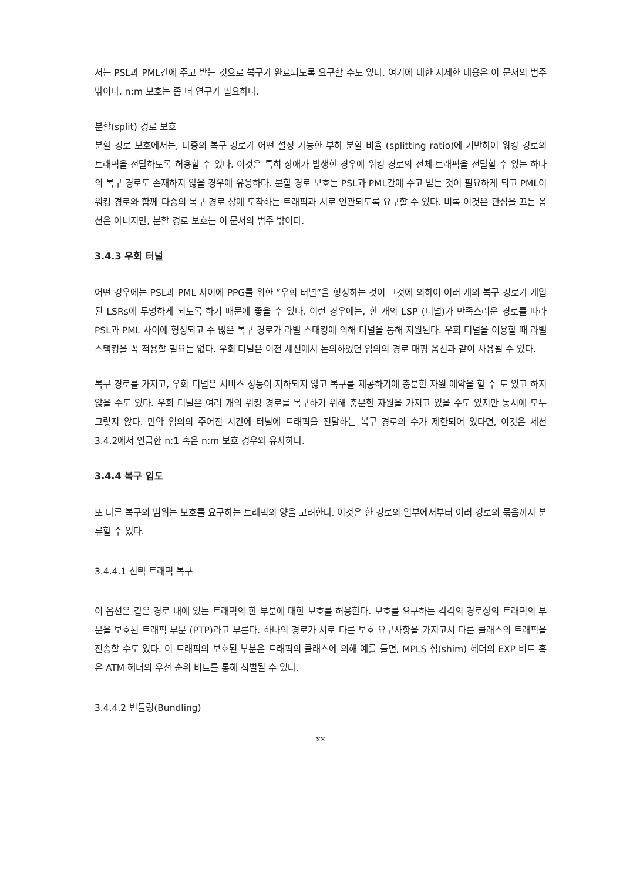서는 PSL과 PML간에 주고 받는 것으로 복구가 완료되도록 요구할 수도 있다. 여기에 대한 자세한 내용은 이 문서의 범주 밖이다. n:m 보호는 좀 더 연구가 필요하다.
분할(split) 경로 보호
분할 경로 보호에서는, 다중의 복구 경로가 어떤 설정 가능한 부하 분할 비율 (splitting ratio)에 기반하여 워킹 경로의 트래픽을 전달하도록 허용할 수 있다. 이것은 특히 장애가 발생한 경우에 워킹 경로의 전체 트래픽을 전달할 수 있는 하나의 복구 경로도 존재하지 않을 경우에 유용하다. 분할 경로 보호는 PSL과 PML간에 주고 받는 것이 필요하게 되고 PML이 워킹 경로와 함께 다중의 복구 경로 상에 도착하는 트래픽과 서로 연관되도록 요구할 수 있다. 비록 이것은 관심을 끄는 옵션은 아니지만, 분할 경로 보호는 이 문서의 범주 밖이다.
3.4.3 우회 터널
어떤 경우에는 PSL과 PML 사이에 PPG를 위한 “우회 터널”을 형성하는 것이 그것에 의하여 여러 개의 복구 경로가 개입된 LSRs에 투명하게 되도록 하기 때문에 좋을 수 있다. 이런 경우에는, 한 개의 LSP (터널)가 만족스러운 경로를 따라 PSL과 PML 사이에 형성되고 수 많은 복구 경로가 라벨 스태킹에 의해 터널을 통해 지원된다. 우회 터널을 이용할 때 라벨 스택킹을 꼭 적용할 필요는 없다. 우회 터널은 이전 세션에서 논의하였던 임의의 경로 매핑 옵션과 같이 사용될 수 있다.
복구 경로를 가지고, 우회 터널은 서비스 성능이 저하되지 않고 복구를 제공하기에 충분한 자원 예약을 할 수 도 있고 하지 않을 수도 있다. 우회 터널은 여러 개의 워킹 경로를 복구하기 위해 충분한 자원을 가지고 있을 수도 있지만 동시에 모두 그렇지 않다. 만약 임의의 주어진 시간에 터널에 트래픽을 전달하는 복구 경로의 수가 제한되어 있다면, 이것은 세션 3.4.2에서 언급한 n:1 혹은 n:m 보호 경우와 유사하다.
3.4.4 복구 입도
또 다른 복구의 범위는 보호를 요구하는 트래픽의 양을 고려한다. 이것은 한 경로의 일부에서부터 여러 경로의 묶음까지 분류할 수 있다.
3.4.4.1 선택 트래픽 복구
이 옵션은 같은 경로 내에 있는 트래픽의 한 부분에 대한 보호를 허용한다. 보호를 요구하는 각각의 경로상의 트래픽의 부분을 보호된 트래픽 부분 (PTP)라고 부른다. 하나의 경로가 서로 다른 보호 요구사항을 가지고서 다른 클래스의 트래픽을 전송할 수도 있다. 이 트래픽의 보호된 부분은 트래픽의 클래스에 의해 예를 들면, MPLS 심(shim) 헤더의 EXP 비트 혹은 ATM 헤더의 우선 순위 비트를 통해 식별될 수 있다.
3.4.4.2 번들링(Bundling)
xx